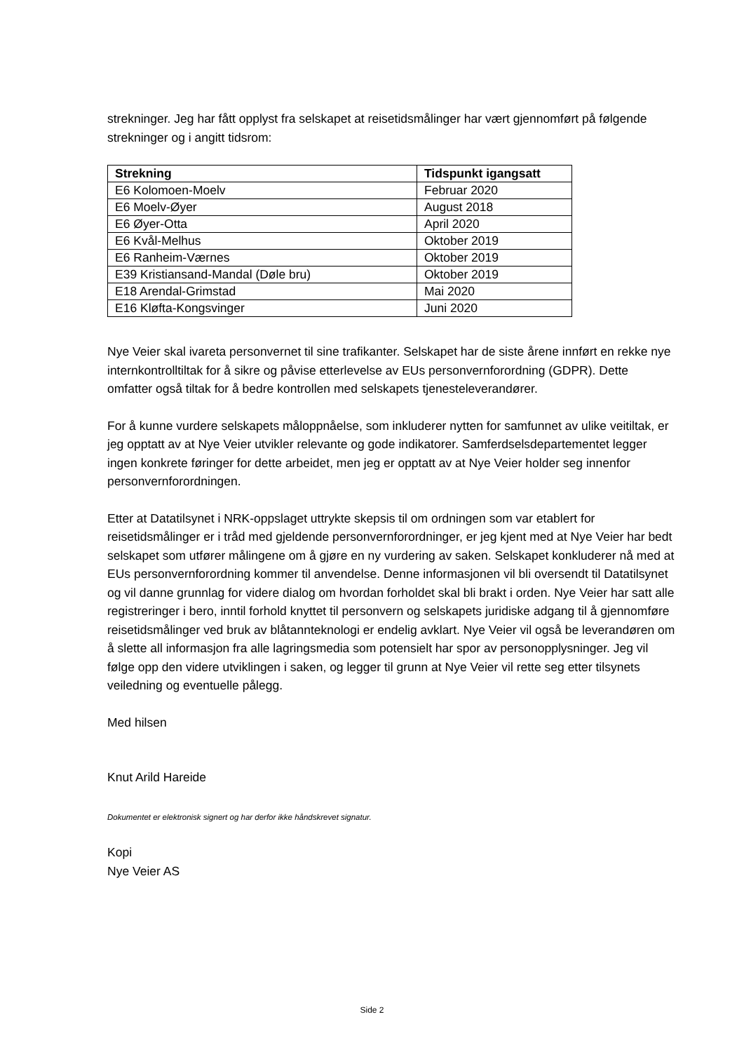strekninger. Jeg har fått opplyst fra selskapet at reisetidsmålinger har vært gjennomført på følgende strekninger og i angitt tidsrom:
| Strekning | Tidspunkt igangsatt |
| --- | --- |
| E6 Kolomoen-Moelv | Februar 2020 |
| E6 Moelv-Øyer | August 2018 |
| E6 Øyer-Otta | April 2020 |
| E6 Kvål-Melhus | Oktober 2019 |
| E6 Ranheim-Værnes | Oktober 2019 |
| E39 Kristiansand-Mandal (Døle bru) | Oktober 2019 |
| E18 Arendal-Grimstad | Mai 2020 |
| E16 Kløfta-Kongsvinger | Juni 2020 |
Nye Veier skal ivareta personvernet til sine trafikanter. Selskapet har de siste årene innført en rekke nye internkontrolltiltak for å sikre og påvise etterlevelse av EUs personvernforordning (GDPR). Dette omfatter også tiltak for å bedre kontrollen med selskapets tjenesteleverandører.
For å kunne vurdere selskapets måloppnåelse, som inkluderer nytten for samfunnet av ulike veitiltak, er jeg opptatt av at Nye Veier utvikler relevante og gode indikatorer. Samferdselsdepartementet legger ingen konkrete føringer for dette arbeidet, men jeg er opptatt av at Nye Veier holder seg innenfor personvernforordningen.
Etter at Datatilsynet i NRK-oppslaget uttrykte skepsis til om ordningen som var etablert for reisetidsmålinger er i tråd med gjeldende personvernforordninger, er jeg kjent med at Nye Veier har bedt selskapet som utfører målingene om å gjøre en ny vurdering av saken. Selskapet konkluderer nå med at EUs personvernforordning kommer til anvendelse. Denne informasjonen vil bli oversendt til Datatilsynet og vil danne grunnlag for videre dialog om hvordan forholdet skal bli brakt i orden. Nye Veier har satt alle registreringer i bero, inntil forhold knyttet til personvern og selskapets juridiske adgang til å gjennomføre reisetidsmålinger ved bruk av blåtannteknologi er endelig avklart. Nye Veier vil også be leverandøren om å slette all informasjon fra alle lagringsmedia som potensielt har spor av personopplysninger. Jeg vil følge opp den videre utviklingen i saken, og legger til grunn at Nye Veier vil rette seg etter tilsynets veiledning og eventuelle pålegg.
Med hilsen
Knut Arild Hareide
Dokumentet er elektronisk signert og har derfor ikke håndskrevet signatur.
Kopi
Nye Veier AS
Side 2